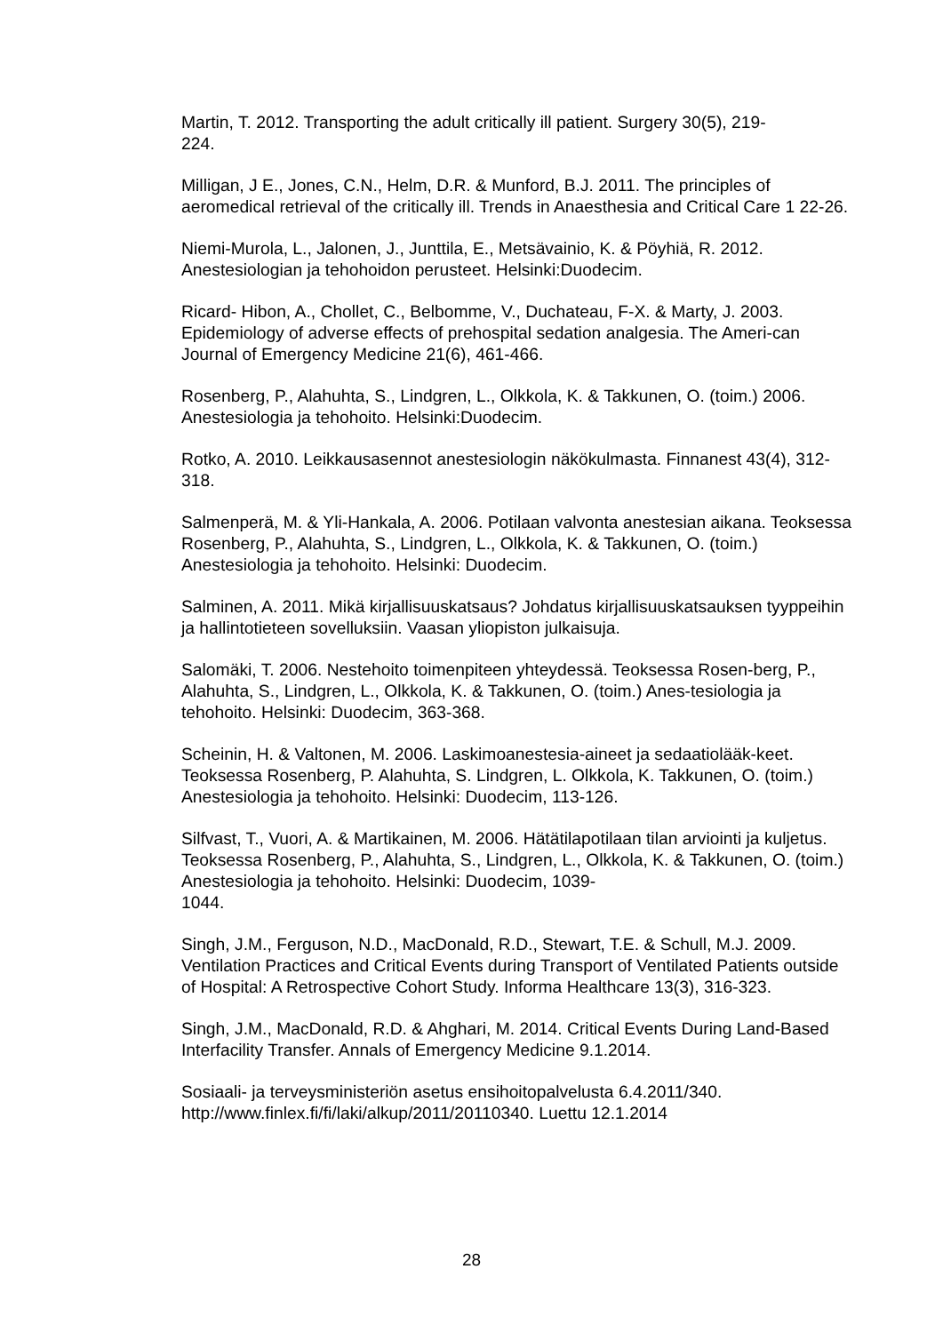Martin, T. 2012. Transporting the adult critically ill patient. Surgery 30(5), 219-
224.
Milligan, J E., Jones, C.N., Helm, D.R. & Munford, B.J. 2011. The principles of aeromedical retrieval of the critically ill. Trends in Anaesthesia and Critical Care 1 22-26.
Niemi-Murola, L., Jalonen, J., Junttila, E., Metsävainio, K. & Pöyhiä, R. 2012. Anestesiologian ja tehohoidon perusteet. Helsinki:Duodecim.
Ricard- Hibon, A., Chollet, C., Belbomme, V., Duchateau, F-X. & Marty, J. 2003. Epidemiology of adverse effects of prehospital sedation analgesia. The Ameri-can Journal of Emergency Medicine 21(6), 461-466.
Rosenberg, P., Alahuhta, S., Lindgren, L., Olkkola, K. & Takkunen, O. (toim.) 2006. Anestesiologia ja tehohoito. Helsinki:Duodecim.
Rotko, A. 2010. Leikkausasennot anestesiologin näkökulmasta. Finnanest 43(4), 312-318.
Salmenperä, M. & Yli-Hankala, A. 2006. Potilaan valvonta anestesian aikana. Teoksessa Rosenberg, P., Alahuhta, S., Lindgren, L., Olkkola, K. & Takkunen, O. (toim.) Anestesiologia ja tehohoito. Helsinki: Duodecim.
Salminen, A. 2011. Mikä kirjallisuuskatsaus? Johdatus kirjallisuuskatsauksen tyyppeihin ja hallintotieteen sovelluksiin. Vaasan yliopiston julkaisuja.
Salomäki, T. 2006. Nestehoito toimenpiteen yhteydessä. Teoksessa Rosen-berg, P., Alahuhta, S., Lindgren, L., Olkkola, K. & Takkunen, O. (toim.) Anes-tesiologia ja tehohoito. Helsinki: Duodecim, 363-368.
Scheinin, H. & Valtonen, M. 2006. Laskimoanestesia-aineet ja sedaatiolääk-keet. Teoksessa Rosenberg, P. Alahuhta, S. Lindgren, L. Olkkola, K. Takkunen, O. (toim.) Anestesiologia ja tehohoito. Helsinki: Duodecim, 113-126.
Silfvast, T., Vuori, A. & Martikainen, M. 2006. Hätätilapotilaan tilan arviointi ja kuljetus. Teoksessa Rosenberg, P., Alahuhta, S., Lindgren, L., Olkkola, K. & Takkunen, O. (toim.) Anestesiologia ja tehohoito. Helsinki: Duodecim, 1039-
1044.
Singh, J.M., Ferguson, N.D., MacDonald, R.D., Stewart, T.E. & Schull, M.J. 2009. Ventilation Practices and Critical Events during Transport of Ventilated Patients outside of Hospital: A Retrospective Cohort Study. Informa Healthcare 13(3), 316-323.
Singh, J.M., MacDonald, R.D. & Ahghari, M. 2014. Critical Events During Land-Based Interfacility Transfer. Annals of Emergency Medicine 9.1.2014.
Sosiaali- ja terveysministeriön asetus ensihoitopalvelusta 6.4.2011/340.
http://www.finlex.fi/fi/laki/alkup/2011/20110340. Luettu 12.1.2014
28